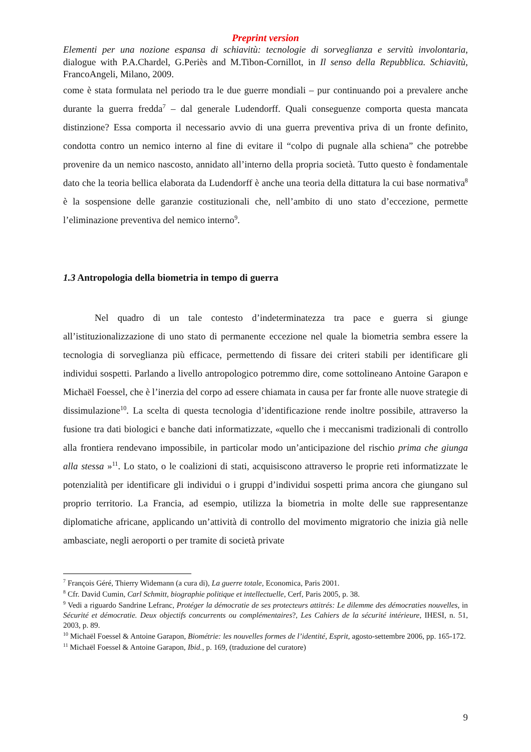Preprint version
Elementi per una nozione espansa di schiavitù: tecnologie di sorveglianza e servitù involontaria, dialogue with P.A.Chardel, G.Periès and M.Tibon-Cornillot, in Il senso della Repubblica. Schiavitù, FrancoAngeli, Milano, 2009.
come è stata formulata nel periodo tra le due guerre mondiali – pur continuando poi a prevalere anche durante la guerra fredda<sup>7</sup> – dal generale Ludendorff. Quali conseguenze comporta questa mancata distinzione? Essa comporta il necessario avvio di una guerra preventiva priva di un fronte definito, condotta contro un nemico interno al fine di evitare il “colpo di pugnale alla schiena” che potrebbe provenire da un nemico nascosto, annidato all’interno della propria società. Tutto questo è fondamentale dato che la teoria bellica elaborata da Ludendorff è anche una teoria della dittatura la cui base normativa<sup>8</sup> è la sospensione delle garanzie costituzionali che, nell’ambito di uno stato d’eccezione, permette l’eliminazione preventiva del nemico interno<sup>9</sup>.
1.3 Antropologia della biometria in tempo di guerra
Nel quadro di un tale contesto d’indeterminatezza tra pace e guerra si giunge all’istituzionalizzazione di uno stato di permanente eccezione nel quale la biometria sembra essere la tecnologia di sorveglianza più efficace, permettendo di fissare dei criteri stabili per identificare gli individui sospetti. Parlando a livello antropologico potremmo dire, come sottolineano Antoine Garapon e Michaël Foessel, che è l’inerzia del corpo ad essere chiamata in causa per far fronte alle nuove strategie di dissimulazione<sup>10</sup>. La scelta di questa tecnologia d’identificazione rende inoltre possibile, attraverso la fusione tra dati biologici e banche dati informatizzate, «quello che i meccanismi tradizionali di controllo alla frontiera rendevano impossibile, in particolar modo un’anticipazione del rischio prima che giunga alla stessa »<sup>11</sup>. Lo stato, o le coalizioni di stati, acquisiscono attraverso le proprie reti informatizzate le potenzialità per identificare gli individui o i gruppi d’individui sospetti prima ancora che giungano sul proprio territorio. La Francia, ad esempio, utilizza la biometria in molte delle sue rappresentanze diplomatiche africane, applicando un’attività di controllo del movimento migratorio che inizia già nelle ambasciate, negli aeroporti o per tramite di società private
<sup>7</sup> François Géré, Thierry Widemann (a cura di), La guerre totale, Economica, Paris 2001.
<sup>8</sup> Cfr. David Cumin, Carl Schmitt, biographie politique et intellectuelle, Cerf, Paris 2005, p. 38.
<sup>9</sup> Vedi a riguardo Sandrine Lefranc, Protéger la démocratie de ses protecteurs attitrés: Le dilemme des démocraties nouvelles, in Sécurité et démocratie. Deux objectifs concurrents ou complémentaires?, Les Cahiers de la sécurité intérieure, IHESI, n. 51, 2003, p. 89.
<sup>10</sup> Michaël Foessel & Antoine Garapon, Biométrie: les nouvelles formes de l’identité, Esprit, agosto-settembre 2006, pp. 165-172.
<sup>11</sup> Michaël Foessel & Antoine Garapon, Ibid., p. 169, (traduzione del curatore)
9